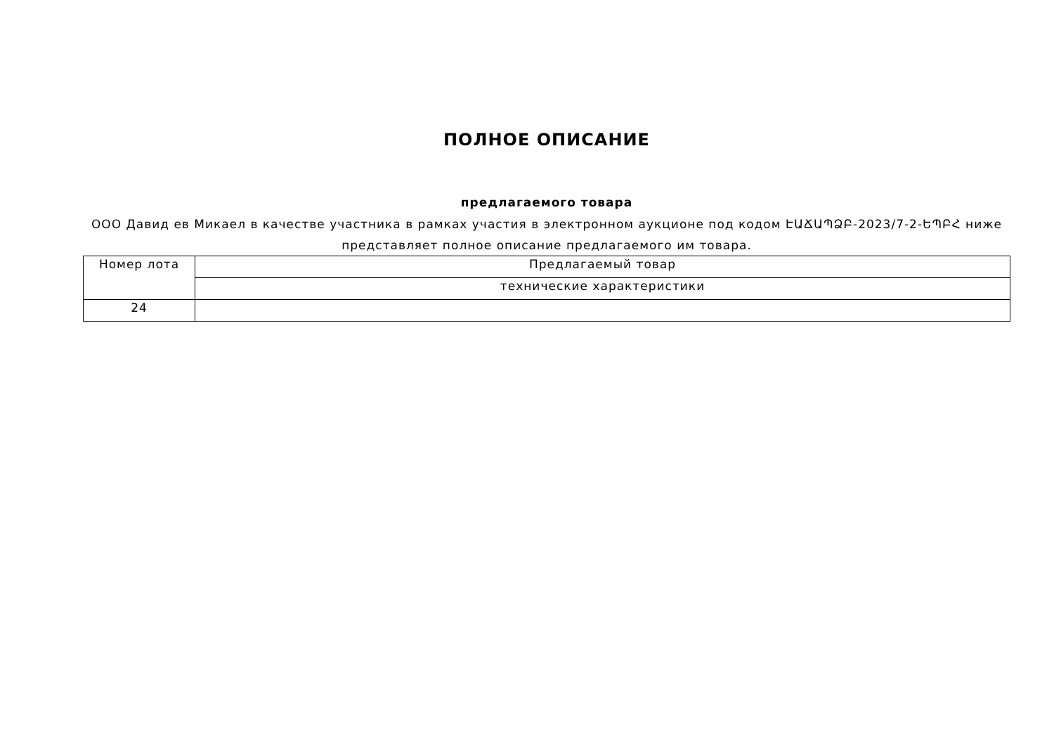ПОЛНОЕ ОПИСАНИЕ
предлагаемого товара
ООО Давид ев Микаел в качестве участника в рамках участия в электронном аукционе под кодом ԷԱՃԱՊՁԲ-2023/7-2-ԵՊԲՀ ниже представляет полное описание предлагаемого им товара.
| Номер лота | Предлагаемый товар |
| | технические характеристики |
| 24 | |